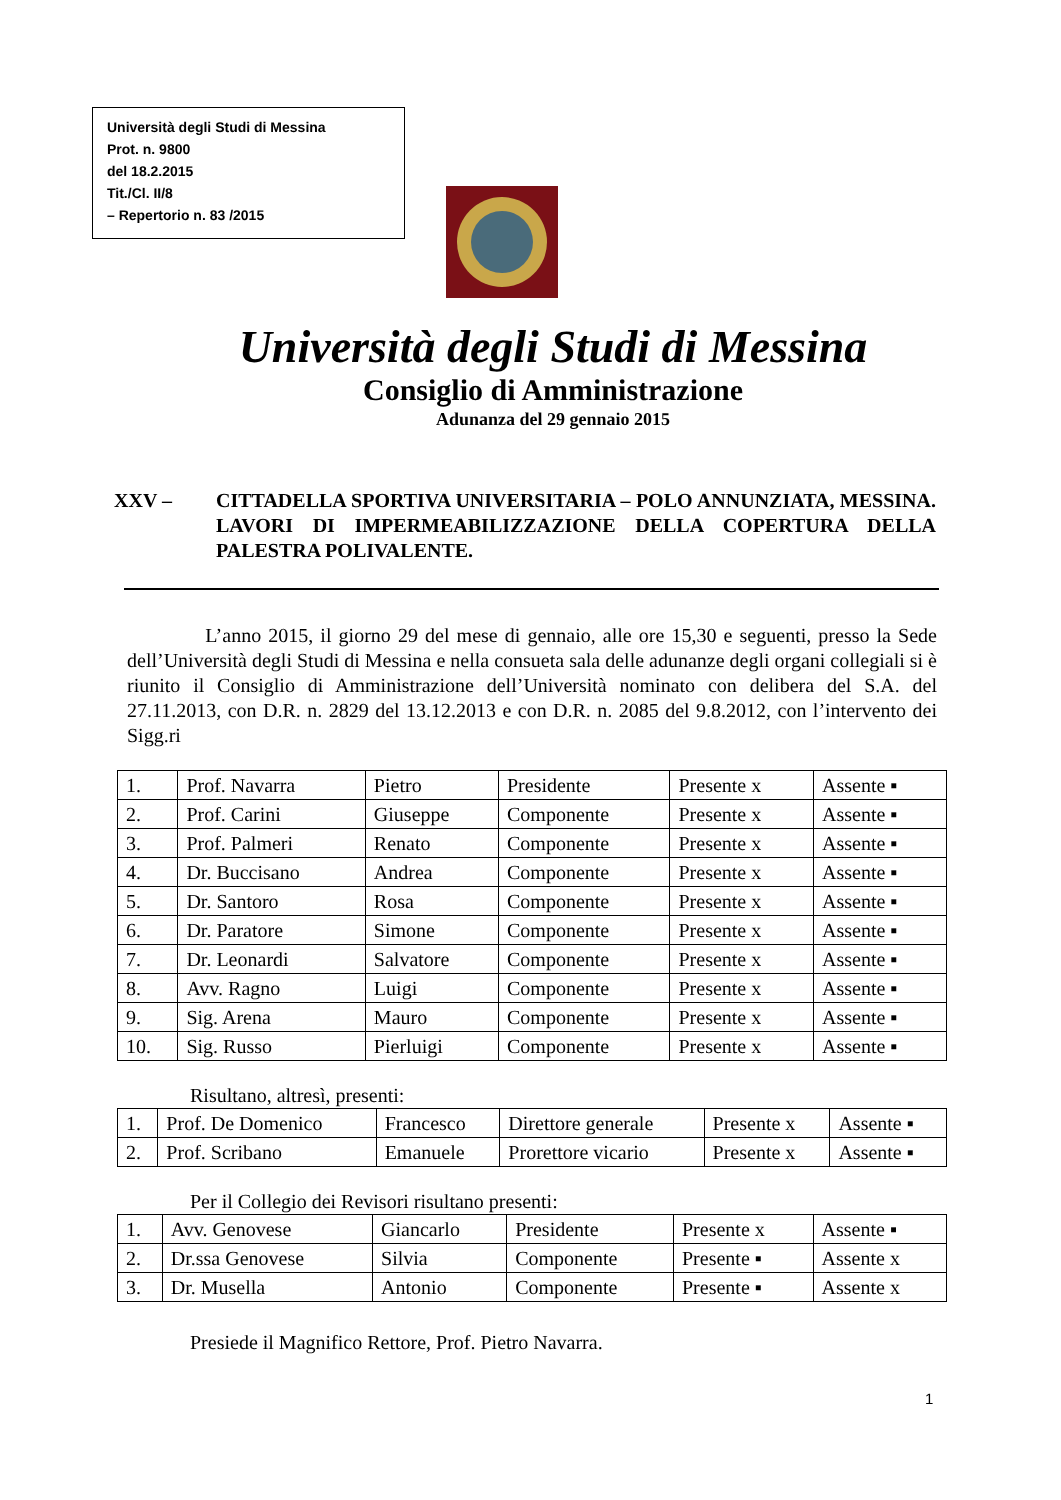Università degli Studi di Messina
Prot. n. 9800
del 18.2.2015
Tit./Cl. II/8
– Repertorio n. 83 /2015
Università degli Studi di Messina
Consiglio di Amministrazione
Adunanza del 29 gennaio 2015
XXV – CITTADELLA SPORTIVA UNIVERSITARIA – POLO ANNUNZIATA, MESSINA. LAVORI DI IMPERMEABILIZZAZIONE DELLA COPERTURA DELLA PALESTRA POLIVALENTE.
L’anno 2015, il giorno 29 del mese di gennaio, alle ore 15,30 e seguenti, presso la Sede dell’Università degli Studi di Messina e nella consueta sala delle adunanze degli organi collegiali si è riunito il Consiglio di Amministrazione dell’Università nominato con delibera del S.A. del 27.11.2013, con D.R. n. 2829 del 13.12.2013 e con D.R. n. 2085 del 9.8.2012, con l’intervento dei Sigg.ri
| 1. | Prof. Navarra | Pietro | Presidente | Presente x | Assente ▪ |
| 2. | Prof. Carini | Giuseppe | Componente | Presente x | Assente ▪ |
| 3. | Prof. Palmeri | Renato | Componente | Presente x | Assente ▪ |
| 4. | Dr. Buccisano | Andrea | Componente | Presente x | Assente ▪ |
| 5. | Dr. Santoro | Rosa | Componente | Presente x | Assente ▪ |
| 6. | Dr. Paratore | Simone | Componente | Presente x | Assente ▪ |
| 7. | Dr. Leonardi | Salvatore | Componente | Presente x | Assente ▪ |
| 8. | Avv. Ragno | Luigi | Componente | Presente x | Assente ▪ |
| 9. | Sig. Arena | Mauro | Componente | Presente x | Assente ▪ |
| 10. | Sig. Russo | Pierluigi | Componente | Presente x | Assente ▪ |
Risultano, altresì, presenti:
| 1. | Prof. De Domenico | Francesco | Direttore generale | Presente x | Assente ▪ |
| 2. | Prof. Scribano | Emanuele | Prorettore vicario | Presente x | Assente ▪ |
Per il Collegio dei Revisori risultano presenti:
| 1. | Avv. Genovese | Giancarlo | Presidente | Presente x | Assente ▪ |
| 2. | Dr.ssa Genovese | Silvia | Componente | Presente ▪ | Assente x |
| 3. | Dr. Musella | Antonio | Componente | Presente ▪ | Assente x |
Presiede il Magnifico Rettore, Prof. Pietro Navarra.
1